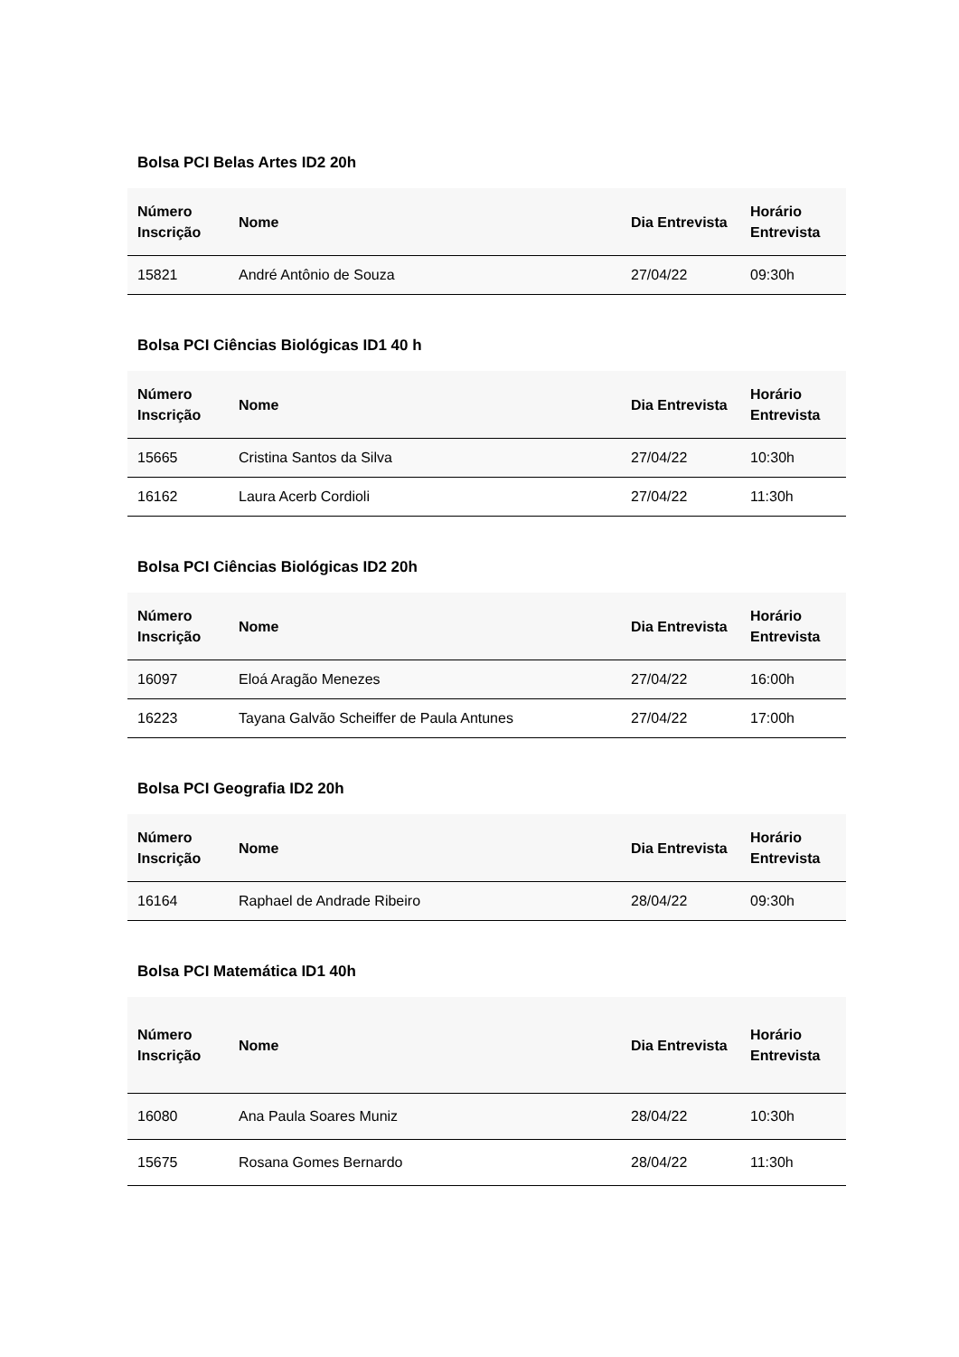Bolsa PCI Belas Artes ID2 20h
| Número Inscrição | Nome | Dia Entrevista | Horário Entrevista |
| --- | --- | --- | --- |
| 15821 | André Antônio de Souza | 27/04/22 | 09:30h |
Bolsa PCI Ciências Biológicas ID1 40 h
| Número Inscrição | Nome | Dia Entrevista | Horário Entrevista |
| --- | --- | --- | --- |
| 15665 | Cristina Santos da Silva | 27/04/22 | 10:30h |
| 16162 | Laura Acerb Cordioli | 27/04/22 | 11:30h |
Bolsa PCI Ciências Biológicas ID2 20h
| Número Inscrição | Nome | Dia Entrevista | Horário Entrevista |
| --- | --- | --- | --- |
| 16097 | Eloá Aragão Menezes | 27/04/22 | 16:00h |
| 16223 | Tayana Galvão Scheiffer de Paula Antunes | 27/04/22 | 17:00h |
Bolsa PCI Geografia ID2 20h
| Número Inscrição | Nome | Dia Entrevista | Horário Entrevista |
| --- | --- | --- | --- |
| 16164 | Raphael de Andrade Ribeiro | 28/04/22 | 09:30h |
Bolsa PCI Matemática ID1 40h
| Número Inscrição | Nome | Dia Entrevista | Horário Entrevista |
| --- | --- | --- | --- |
| 16080 | Ana Paula Soares Muniz | 28/04/22 | 10:30h |
| 15675 | Rosana Gomes Bernardo | 28/04/22 | 11:30h |